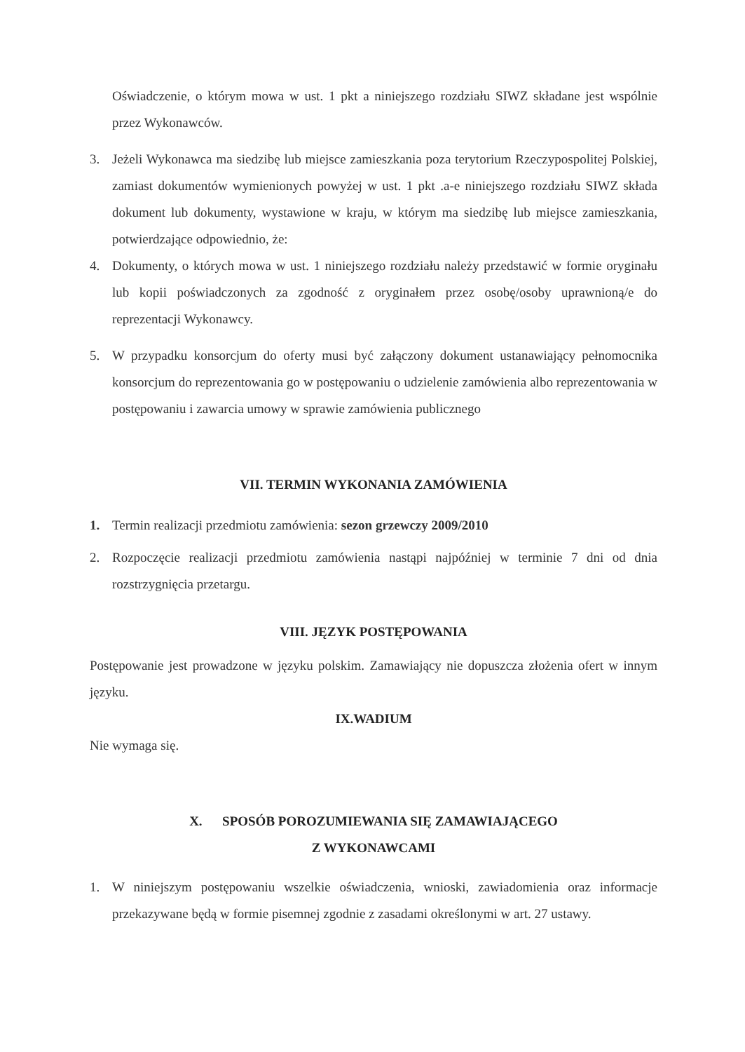Oświadczenie, o którym mowa w ust. 1 pkt a niniejszego rozdziału SIWZ składane jest wspólnie przez Wykonawców.
3. Jeżeli Wykonawca ma siedzibę lub miejsce zamieszkania poza terytorium Rzeczypospolitej Polskiej, zamiast dokumentów wymienionych powyżej w ust. 1 pkt .a-e niniejszego rozdziału SIWZ składa dokument lub dokumenty, wystawione w kraju, w którym ma siedzibę lub miejsce zamieszkania, potwierdzające odpowiednio, że:
4. Dokumenty, o których mowa w ust. 1 niniejszego rozdziału należy przedstawić w formie oryginału lub kopii poświadczonych za zgodność z oryginałem przez osobę/osoby uprawnioną/e do reprezentacji Wykonawcy.
5. W przypadku konsorcjum do oferty musi być załączony dokument ustanawiający pełnomocnika konsorcjum do reprezentowania go w postępowaniu o udzielenie zamówienia albo reprezentowania w postępowaniu i zawarcia umowy w sprawie zamówienia publicznego
VII. TERMIN WYKONANIA ZAMÓWIENIA
1. Termin realizacji przedmiotu zamówienia: sezon grzewczy 2009/2010
2. Rozpoczęcie realizacji przedmiotu zamówienia nastąpi najpóźniej w terminie 7 dni od dnia rozstrzygnięcia przetargu.
VIII. JĘZYK POSTĘPOWANIA
Postępowanie jest prowadzone w języku polskim. Zamawiający nie dopuszcza złożenia ofert w innym języku.
IX.WADIUM
Nie wymaga się.
X. SPOSÓB POROZUMIEWANIA SIĘ ZAMAWIAJĄCEGO
Z WYKONAWCAMI
1. W niniejszym postępowaniu wszelkie oświadczenia, wnioski, zawiadomienia oraz informacje przekazywane będą w formie pisemnej zgodnie z zasadami określonymi w art. 27 ustawy.